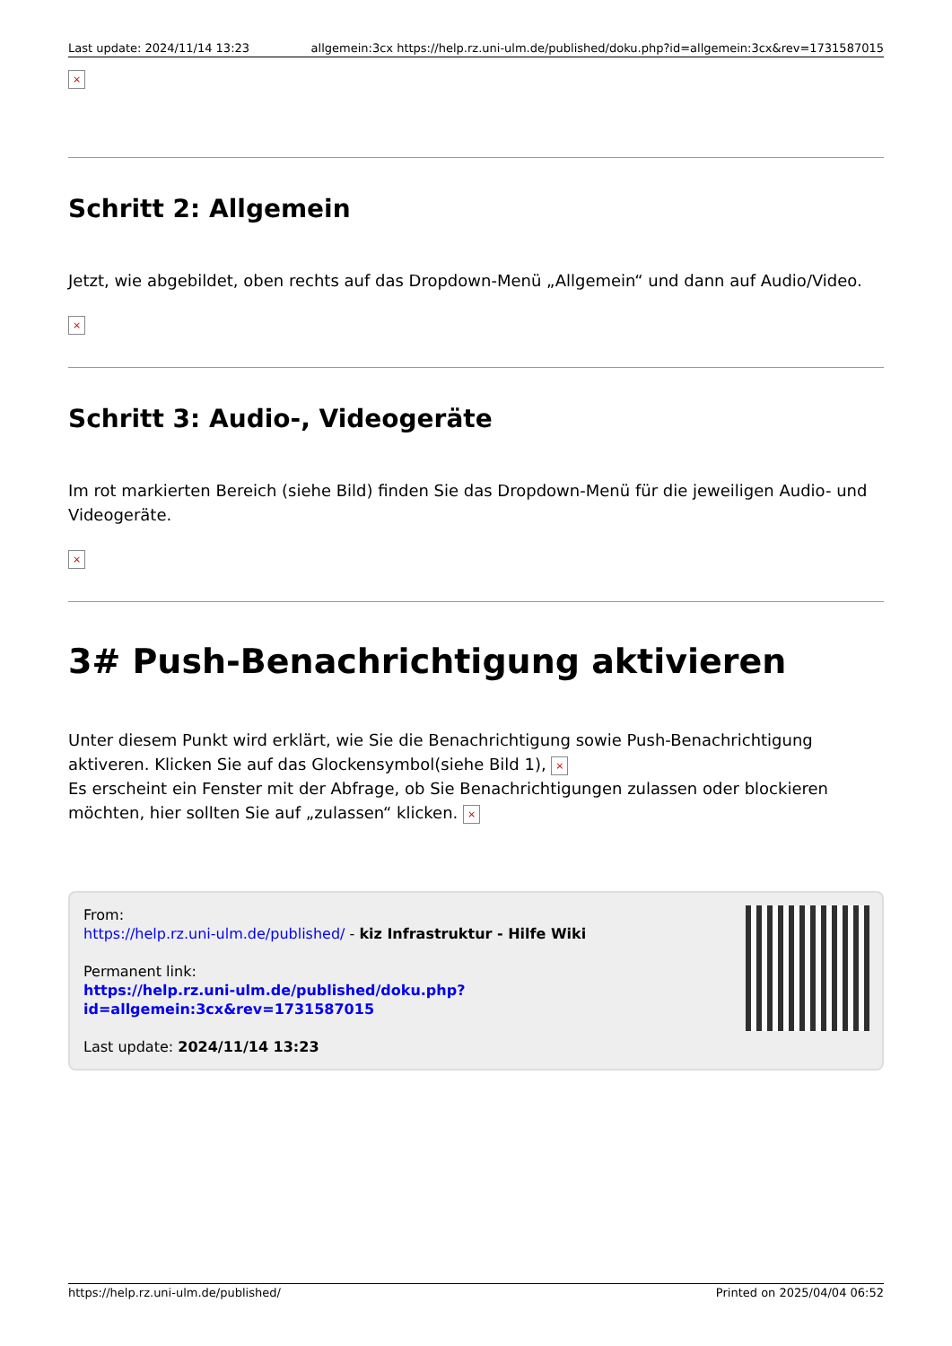Last update: 2024/11/14 13:23 allgemein:3cx https://help.rz.uni-ulm.de/published/doku.php?id=allgemein:3cx&rev=1731587015
×
Schritt 2: Allgemein
Jetzt, wie abgebildet, oben rechts auf das Dropdown-Menü „Allgemein“ und dann auf Audio/Video.
×
Schritt 3: Audio-, Videogeräte
Im rot markierten Bereich (siehe Bild) finden Sie das Dropdown-Menü für die jeweiligen Audio- und Videogeräte.
×
3# Push-Benachrichtigung aktivieren
Unter diesem Punkt wird erklärt, wie Sie die Benachrichtigung sowie Push-Benachrichtigung aktiveren. Klicken Sie auf das Glockensymbol(siehe Bild 1), ×
Es erscheint ein Fenster mit der Abfrage, ob Sie Benachrichtigungen zulassen oder blockieren möchten, hier sollten Sie auf „zulassen“ klicken. ×
From:
https://help.rz.uni-ulm.de/published/ - kiz Infrastruktur - Hilfe Wiki
Permanent link:
https://help.rz.uni-ulm.de/published/doku.php?id=allgemein:3cx&rev=1731587015
Last update: 2024/11/14 13:23
https://help.rz.uni-ulm.de/published/ Printed on 2025/04/04 06:52